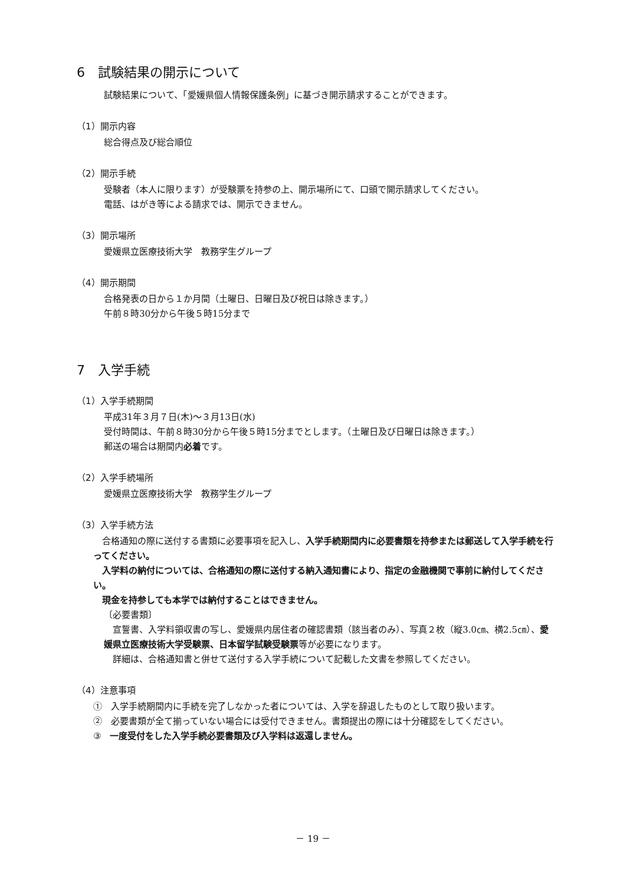6　試験結果の開示について
試験結果について、「愛媛県個人情報保護条例」に基づき開示請求することができます。
（1）開示内容
総合得点及び総合順位
（2）開示手続
受験者（本人に限ります）が受験票を持参の上、開示場所にて、口頭で開示請求してください。
電話、はがき等による請求では、開示できません。
（3）開示場所
愛媛県立医療技術大学　教務学生グループ
（4）開示期間
合格発表の日から１か月間（土曜日、日曜日及び祝日は除きます。）
午前８時30分から午後５時15分まで
7　入学手続
（1）入学手続期間
平成31年３月７日(木)～３月13日(水)
受付時間は、午前８時30分から午後５時15分までとします。（土曜日及び日曜日は除きます。）
郵送の場合は期間内必着です。
（2）入学手続場所
愛媛県立医療技術大学　教務学生グループ
（3）入学手続方法
　合格通知の際に送付する書類に必要事項を記入し、入学手続期間内に必要書類を持参または郵送して入学手続を行ってください。
　入学料の納付については、合格通知の際に送付する納入通知書により、指定の金融機関で事前に納付してください。
　現金を持参しても本学では納付することはできません。
〔必要書類〕
　宣誓書、入学料領収書の写し、愛媛県内居住者の確認書類（該当者のみ）、写真２枚（縦3.0㎝、横2.5㎝）、愛媛県立医療技術大学受験票、日本留学試験受験票等が必要になります。
　詳細は、合格通知書と併せて送付する入学手続について記載した文書を参照してください。
（4）注意事項
①　入学手続期間内に手続を完了しなかった者については、入学を辞退したものとして取り扱います。
②　必要書類が全て揃っていない場合には受付できません。書類提出の際には十分確認をしてください。
③　一度受付をした入学手続必要書類及び入学料は返還しません。
－ 19 －